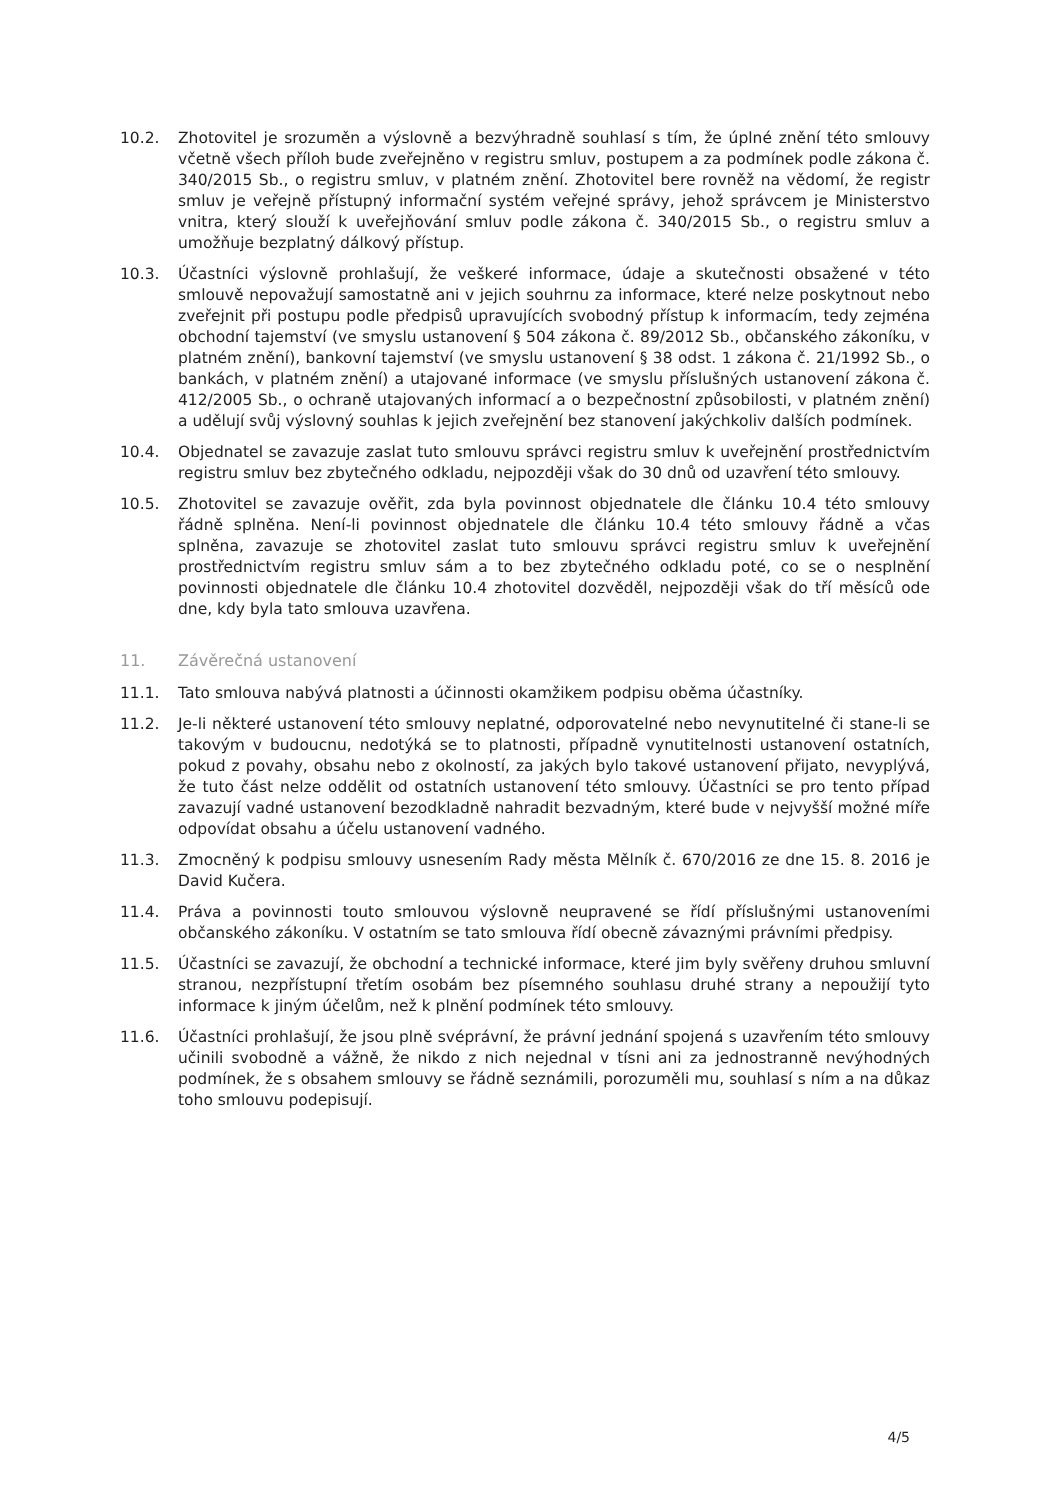10.2. Zhotovitel je srozuměn a výslovně a bezvýhradně souhlasí s tím, že úplné znění této smlouvy včetně všech příloh bude zveřejněno v registru smluv, postupem a za podmínek podle zákona č. 340/2015 Sb., o registru smluv, v platném znění. Zhotovitel bere rovněž na vědomí, že registr smluv je veřejně přístupný informační systém veřejné správy, jehož správcem je Ministerstvo vnitra, který slouží k uveřejňování smluv podle zákona č. 340/2015 Sb., o registru smluv a umožňuje bezplatný dálkový přístup.
10.3. Účastníci výslovně prohlašují, že veškeré informace, údaje a skutečnosti obsažené v této smlouvě nepovažují samostatně ani v jejich souhrnu za informace, které nelze poskytnout nebo zveřejnit při postupu podle předpisů upravujících svobodný přístup k informacím, tedy zejména obchodní tajemství (ve smyslu ustanovení § 504 zákona č. 89/2012 Sb., občanského zákoníku, v platném znění), bankovní tajemství (ve smyslu ustanovení § 38 odst. 1 zákona č. 21/1992 Sb., o bankách, v platném znění) a utajované informace (ve smyslu příslušných ustanovení zákona č. 412/2005 Sb., o ochraně utajovaných informací a o bezpečnostní způsobilosti, v platném znění) a udělují svůj výslovný souhlas k jejich zveřejnění bez stanovení jakýchkoliv dalších podmínek.
10.4. Objednatel se zavazuje zaslat tuto smlouvu správci registru smluv k uveřejnění prostřednictvím registru smluv bez zbytečného odkladu, nejpozději však do 30 dnů od uzavření této smlouvy.
10.5. Zhotovitel se zavazuje ověřit, zda byla povinnost objednatele dle článku 10.4 této smlouvy řádně splněna. Není-li povinnost objednatele dle článku 10.4 této smlouvy řádně a včas splněna, zavazuje se zhotovitel zaslat tuto smlouvu správci registru smluv k uveřejnění prostřednictvím registru smluv sám a to bez zbytečného odkladu poté, co se o nesplnění povinnosti objednatele dle článku 10.4 zhotovitel dozvěděl, nejpozději však do tří měsíců ode dne, kdy byla tato smlouva uzavřena.
11. Závěrečná ustanovení
11.1. Tato smlouva nabývá platnosti a účinnosti okamžikem podpisu oběma účastníky.
11.2. Je-li některé ustanovení této smlouvy neplatné, odporovatelné nebo nevynutitelné či stane-li se takovým v budoucnu, nedotýká se to platnosti, případně vynutitelnosti ustanovení ostatních, pokud z povahy, obsahu nebo z okolností, za jakých bylo takové ustanovení přijato, nevyplývá, že tuto část nelze oddělit od ostatních ustanovení této smlouvy. Účastníci se pro tento případ zavazují vadné ustanovení bezodkladně nahradit bezvadným, které bude v nejvyšší možné míře odpovídat obsahu a účelu ustanovení vadného.
11.3. Zmocněný k podpisu smlouvy usnesením Rady města Mělník č. 670/2016 ze dne 15. 8. 2016 je David Kučera.
11.4. Práva a povinnosti touto smlouvou výslovně neupravené se řídí příslušnými ustanoveními občanského zákoníku. V ostatním se tato smlouva řídí obecně závaznými právními předpisy.
11.5. Účastníci se zavazují, že obchodní a technické informace, které jim byly svěřeny druhou smluvní stranou, nezpřístupní třetím osobám bez písemného souhlasu druhé strany a nepoužijí tyto informace k jiným účelům, než k plnění podmínek této smlouvy.
11.6. Účastníci prohlašují, že jsou plně svéprávní, že právní jednání spojená s uzavřením této smlouvy učinili svobodně a vážně, že nikdo z nich nejednal v tísni ani za jednostranně nevýhodných podmínek, že s obsahem smlouvy se řádně seznámili, porozuměli mu, souhlasí s ním a na důkaz toho smlouvu podepisují.
4/5